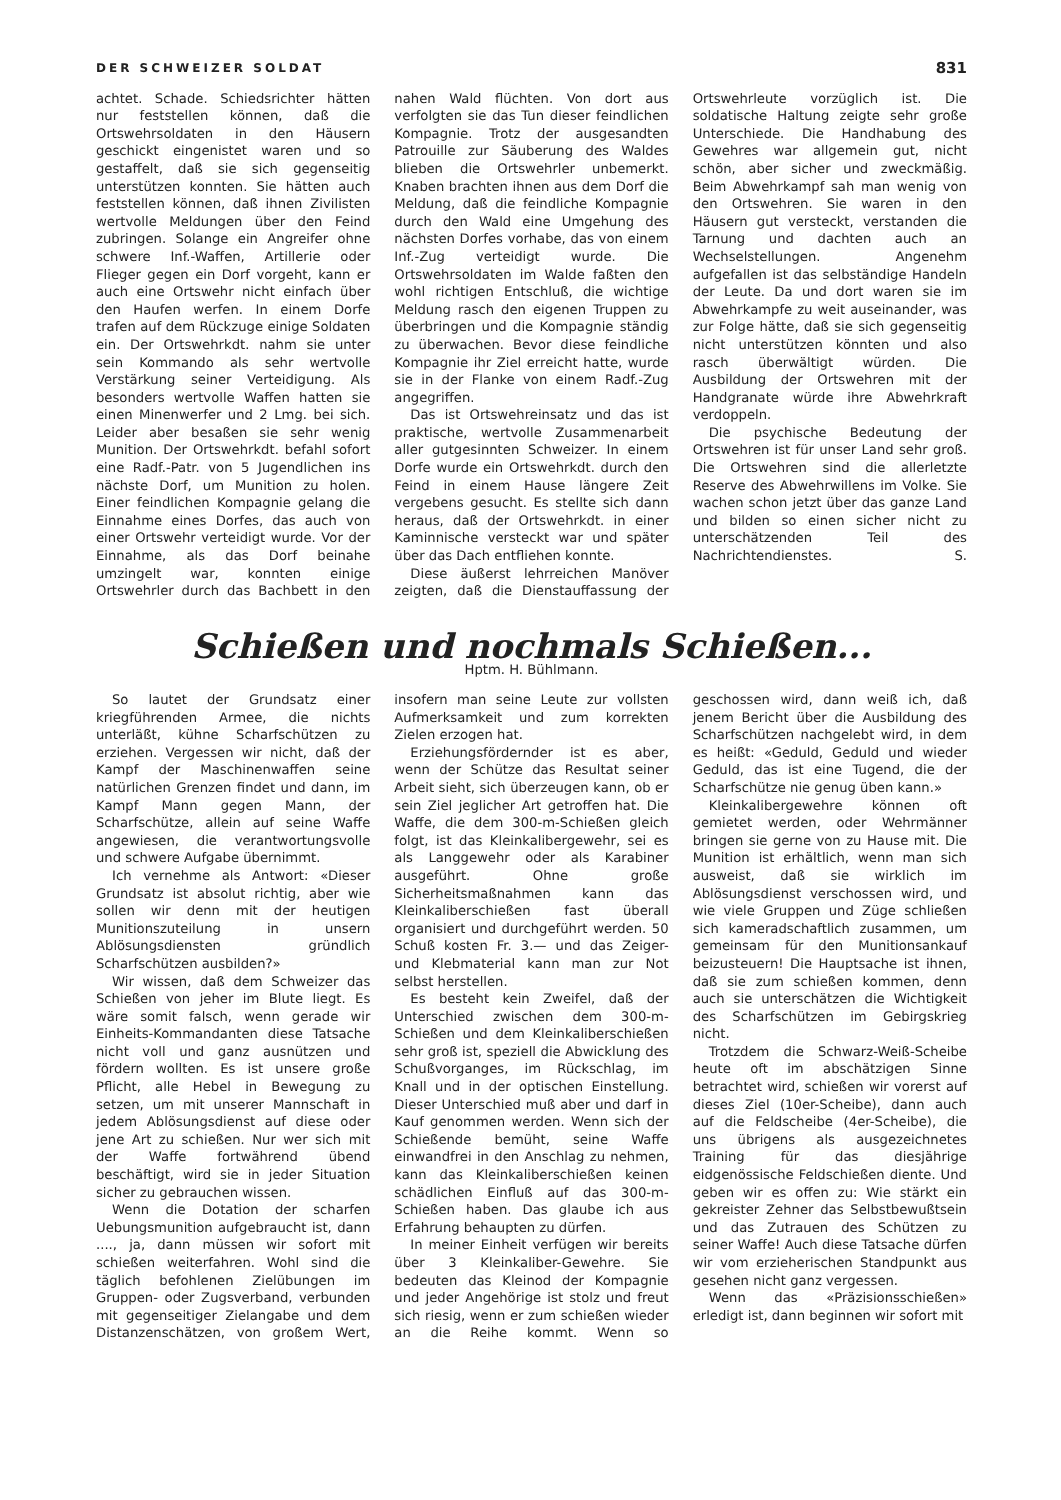DER SCHWEIZER SOLDAT 831
achtet. Schade. Schiedsrichter hätten nur feststellen können, daß die Ortswehrsoldaten in den Häusern geschickt eingenistet waren und so gestaffelt, daß sie sich gegenseitig unterstützen konnten. Sie hätten auch feststellen können, daß ihnen Zivilisten wertvolle Meldungen über den Feind zubringen. Solange ein Angreifer ohne schwere Inf.-Waffen, Artillerie oder Flieger gegen ein Dorf vorgeht, kann er auch eine Ortswehr nicht einfach über den Haufen werfen. In einem Dorfe trafen auf dem Rückzuge einige Soldaten ein. Der Ortswehrkdt. nahm sie unter sein Kommando als sehr wertvolle Verstärkung seiner Verteidigung. Als besonders wertvolle Waffen hatten sie einen Minenwerfer und 2 Lmg. bei sich. Leider aber besaßen sie sehr wenig Munition. Der Ortswehrkdt. befahl sofort eine Radf.-Patr. von 5 Jugendlichen ins nächste Dorf, um Munition zu holen. Einer feindlichen Kompagnie gelang die Einnahme eines Dorfes, das auch von einer Ortswehr verteidigt wurde. Vor der Einnahme, als das Dorf beinahe umzingelt war, konnten einige Ortswehrler durch das Bachbett in den nahen Wald flüchten. Von dort aus verfolgten sie das Tun dieser feindlichen Kompagnie. Trotz der ausgesandten Patrouille zur Säuberung des Waldes blieben die Ortswehrler unbemerkt. Knaben brachten ihnen aus dem Dorf die Meldung, daß die feindliche Kompagnie durch den Wald eine Umgehung des nächsten Dorfes vorhabe, das von einem Inf.-Zug verteidigt wurde. Die Ortswehrsoldaten im Walde faßten den wohl richtigen Entschluß, die wichtige Meldung rasch den eigenen Truppen zu überbringen und die Kompagnie ständig zu überwachen. Bevor diese feindliche Kompagnie ihr Ziel erreicht hatte, wurde sie in der Flanke von einem Radf.-Zug angegriffen.
Das ist Ortswehreinsatz und das ist praktische, wertvolle Zusammenarbeit aller gutgesinnten Schweizer. In einem Dorfe wurde ein Ortswehrkdt. durch den Feind in einem Hause längere Zeit vergebens gesucht. Es stellte sich dann heraus, daß der Ortswehrkdt. in einer Kaminnische versteckt war und später über das Dach entfliehen konnte.
Diese äußerst lehrreichen Manöver zeigten, daß die Dienstauffassung der Ortswehrleute vorzüglich ist. Die soldatische Haltung zeigte sehr große Unterschiede. Die Handhabung des Gewehres war allgemein gut, nicht schön, aber sicher und zweckmäßig. Beim Abwehrkampf sah man wenig von den Ortswehren. Sie waren in den Häusern gut versteckt, verstanden die Tarnung und dachten auch an Wechselstellungen. Angenehm aufgefallen ist das selbständige Handeln der Leute. Da und dort waren sie im Abwehrkampfe zu weit auseinander, was zur Folge hätte, daß sie sich gegenseitig nicht unterstützen könnten und also rasch überwältigt würden. Die Ausbildung der Ortswehren mit der Handgranate würde ihre Abwehrkraft verdoppeln.
Die psychische Bedeutung der Ortswehren ist für unser Land sehr groß. Die Ortswehren sind die allerletzte Reserve des Abwehrwillens im Volke. Sie wachen schon jetzt über das ganze Land und bilden so einen sicher nicht zu unterschätzenden Teil des Nachrichtendienstes. S.
Schießen und nochmals Schießen...
Hptm. H. Bühlmann.
So lautet der Grundsatz einer kriegführenden Armee, die nichts unterläßt, kühne Scharfschützen zu erziehen. Vergessen wir nicht, daß der Kampf der Maschinenwaffen seine natürlichen Grenzen findet und dann, im Kampf Mann gegen Mann, der Scharfschütze, allein auf seine Waffe angewiesen, die verantwortungsvolle und schwere Aufgabe übernimmt.
Ich vernehme als Antwort: «Dieser Grundsatz ist absolut richtig, aber wie sollen wir denn mit der heutigen Munitionszuteilung in unsern Ablösungsdiensten gründlich Scharfschützen ausbilden?»
Wir wissen, daß dem Schweizer das Schießen von jeher im Blute liegt. Es wäre somit falsch, wenn gerade wir Einheits-Kommandanten diese Tatsache nicht voll und ganz ausnützen und fördern wollten. Es ist unsere große Pflicht, alle Hebel in Bewegung zu setzen, um mit unserer Mannschaft in jedem Ablösungsdienst auf diese oder jene Art zu schießen. Nur wer sich mit der Waffe fortwährend übend beschäftigt, wird sie in jeder Situation sicher zu gebrauchen wissen.
Wenn die Dotation der scharfen Uebungsmunition aufgebraucht ist, dann ...., ja, dann müssen wir sofort mit schießen weiterfahren. Wohl sind die täglich befohlenen Zielübungen im Gruppen- oder Zugsverband, verbunden mit gegenseitiger Zielangabe und dem Distanzenschätzen, von großem Wert, insofern man seine Leute zur vollsten Aufmerksamkeit und zum korrekten Zielen erzogen hat.
Erziehungsfördernder ist es aber, wenn der Schütze das Resultat seiner Arbeit sieht, sich überzeugen kann, ob er sein Ziel jeglicher Art getroffen hat. Die Waffe, die dem 300-m-Schießen gleich folgt, ist das Kleinkalibergewehr, sei es als Langgewehr oder als Karabiner ausgeführt. Ohne große Sicherheitsmaßnahmen kann das Kleinkaliberschießen fast überall organisiert und durchgeführt werden. 50 Schuß kosten Fr. 3.— und das Zeiger- und Klebmaterial kann man zur Not selbst herstellen.
Es besteht kein Zweifel, daß der Unterschied zwischen dem 300-m-Schießen und dem Kleinkaliberschießen sehr groß ist, speziell die Abwicklung des Schußvorganges, im Rückschlag, im Knall und in der optischen Einstellung. Dieser Unterschied muß aber und darf in Kauf genommen werden. Wenn sich der Schießende bemüht, seine Waffe einwandfrei in den Anschlag zu nehmen, kann das Kleinkaliberschießen keinen schädlichen Einfluß auf das 300-m-Schießen haben. Das glaube ich aus Erfahrung behaupten zu dürfen.
In meiner Einheit verfügen wir bereits über 3 Kleinkaliber-Gewehre. Sie bedeuten das Kleinod der Kompagnie und jeder Angehörige ist stolz und freut sich riesig, wenn er zum schießen wieder an die Reihe kommt. Wenn so geschossen wird, dann weiß ich, daß jenem Bericht über die Ausbildung des Scharfschützen nachgelebt wird, in dem es heißt: «Geduld, Geduld und wieder Geduld, das ist eine Tugend, die der Scharfschütze nie genug üben kann.»
Kleinkalibergewehre können oft gemietet werden, oder Wehrmänner bringen sie gerne von zu Hause mit. Die Munition ist erhältlich, wenn man sich ausweist, daß sie wirklich im Ablösungsdienst verschossen wird, und wie viele Gruppen und Züge schließen sich kameradschaftlich zusammen, um gemeinsam für den Munitionsankauf beizusteuern! Die Hauptsache ist ihnen, daß sie zum schießen kommen, denn auch sie unterschätzen die Wichtigkeit des Scharfschützen im Gebirgskrieg nicht.
Trotzdem die Schwarz-Weiß-Scheibe heute oft im abschätzigen Sinne betrachtet wird, schießen wir vorerst auf dieses Ziel (10er-Scheibe), dann auch auf die Feldscheibe (4er-Scheibe), die uns übrigens als ausgezeichnetes Training für das diesjährige eidgenössische Feldschießen diente. Und geben wir es offen zu: Wie stärkt ein gekreister Zehner das Selbstbewußtsein und das Zutrauen des Schützen zu seiner Waffe! Auch diese Tatsache dürfen wir vom erzieherischen Standpunkt aus gesehen nicht ganz vergessen.
Wenn das «Präzisionsschießen» erledigt ist, dann beginnen wir sofort mit